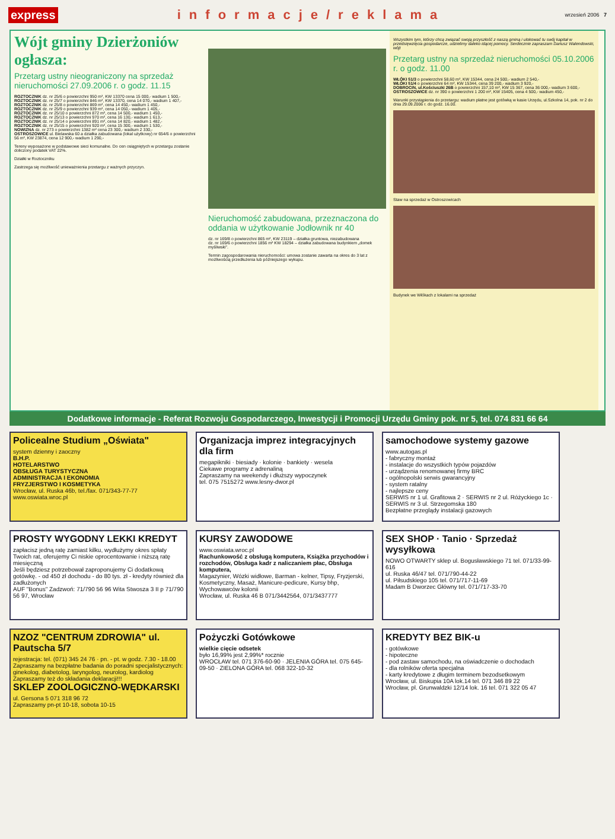express informacje/reklama wrzesień 2006 7
Wójt gminy Dzierżoniów ogłasza:
Przetarg ustny nieograniczony na sprzedaż nieruchomości 27.09.2006 r. o godz. 11.15
ROZTOCZNIK dz. nr 25/6 o powierzchni 950 m², KW 13370 cena 15 000,- wadium 1 500,-
ROZTOCZNIK dz. nr 25/7 o powierzchni 846 m², KW 13370, cena 14 070,- wadium 1 407,-
ROZTOCZNIK dz. nr 25/8 o powierzchni 869 m², cena 14 450,- wadium 1 450,-
ROZTOCZNIK dz. nr 25/9 o powierzchni 939 m², cena 14 050,- wadium 1 405,-
ROZTOCZNIK dz. nr 25/10 o powierzchni 872 m², cena 14 500,- wadium 1 450,-
ROZTOCZNIK dz. nr 25/13 o powierzchni 970 m², cena 16 130,- wadium 1 613,-
ROZTOCZNIK dz. nr 25/14 o powierzchni 891 m², cena 14 820,- wadium 1 482,-
ROZTOCZNIK dz. nr 25/15 o powierzchni 920 m², cena 15 300,- wadium 1 530,-
NOWIZNA dz. nr 273 o powierzchni 1382 m² cena 23 300,- wadium 2 330,-
OSTROSZOWICE ul. Bielawska 60 a działka zabudowana (lokal użytkowy) nr 654/6 o powierzchni 56 m², KW 23874, cena 12 900,- wadium 1 290,-
Tereny wyposażone w podstawowe sieci komunalne. Do cen osiągniętych w przetargu zostanie doliczony podatek VAT 22%.
Działki w Roztoczniku
Zastrzega się możliwość unieważnienia przetargu z ważnych przyczyn.
Nieruchomość zabudowana, przeznaczona do oddania w użytkowanie Jodłownik nr 40
dz. nr 169/8 o powierzchni 865 m², KW 23119 – działka gruntowa, niezabudowana
dz. nr 169/6 o powierzchni 1856 m² KW 18294 – działka zabudowana budynkiem „domek myśliwski".
Termin zagospodarowania nieruchomości: umowa zostanie zawarta na okres do 3 lat z możliwością przedłużenia lub późniejszego wykupu.
Wszystkim tym, którzy chcą związać swoją przyszłość z naszą gminą i ulokować tu swój kapitał w przedsięwzięcia gospodarcze, udzielimy daleko idącej pomocy. Serdecznie zapraszam Dariusz Walendowski, wójt
Przetarg ustny na sprzedaż nieruchomości 05.10.2006 r. o godz. 11.00
WŁÓKI 51/3 o powierzchni 58,60 m², KW 15344, cena 24 500,- wadium 2 540,-
WŁÓKI 51/4 o powierzchni 64 m², KW 15344, cena 39 200,- wadium 3 920,-
DOBROCIN, ul.Kościuszki 26B o powierzchni 157,10 m², KW 15 367, cena 36 000,- wadium 3 600,-
OSTROSZOWICE dz. nr 390 o powierzchni 1 200 m², KW 15405, cena 4 500,- wadium 450,-
Warunki przystąpienia do przetargu: wadium płatne jest gotówką w kasie Urzędu, ul.Szkolna 14, pok. nr 2 do dnia 29.09.2006 r. do godz. 16.00.
Staw na sprzedaż w Ostroszowicach
Budynek we Włókach z lokalami na sprzedaż
Dodatkowe informacje - Referat Rozwoju Gospodarczego, Inwestycji i Promocji Urzędu Gminy pok. nr 5, tel. 074 831 66 64
Policealne Studium „Oświata"
system dzienny i zaoczny
B.H.P.
HOTELARSTWO
OBSŁUGA TURYSTYCZNA
ADMINISTRACJA I EKONOMIA
FRYZJERSTWO I KOSMETYKA
Wrocław, ul. Ruska 46b, tel./fax. 071/343-77-77 www.oswiata.wroc.pl
Organizacja imprez integracyjnych dla firm
megapikniki · biesiady · kolonie · bankiety · wesela
Ciekawe programy z adrenaliną
Zapraszamy na weekendy i dłuższy wypoczynek
tel. 075 7515272 www.lesny-dwor.pl
samochodowe systemy gazowe
www.autogas.pl
- fabryczny montaż
- instalacje do wszystkich typów pojazdów
- urządzenia renomowanej firmy BRC
- ogólnopolski serwis gwarancyjny
- system ratalny
- najlepsze ceny
SERWIS nr 1 ul. Grafitowa 2 · SERWIS nr 2 ul. Różyckiego 1c · SERWIS nr 3 ul. Strzegomska 180
Bezpłatne przeglądy instalacji gazowych
PROSTY WYGODNY LEKKI KREDYT
zapłacisz jedną ratę zamiast kilku, wydłużymy okres spłaty Twoich rat, oferujemy Ci niskie oprocentowanie i niższą ratę miesięczną
Jeśli będziesz potrzebował zaproponujemy Ci dodatkową gotówkę. - od 450 zł dochodu - do 80 tys. zł - kredyty również dla zadłużonych
AUF "Bonus" Zadzwoń: 71/790 56 96 Wita Stwosza 3 II p 71/790 56 97, Wrocław
KURSY ZAWODOWE
www.oswiata.wroc.pl
Rachunkowość z obsługą komputera, Książka przychodów i rozchodów, Obsługa kadr z naliczaniem płac, Obsługa komputera,
Magazynier, Wózki widłowe, Barman - kelner, Tipsy, Fryzjerski, Kosmetyczny, Masaż, Manicure-pedicure, Kursy bhp, Wychowawców kolonii
Wrocław, ul. Ruska 46 B 071/3442564, 071/3437777
SEX SHOP · Tanio · Sprzedaż wysyłkowa
NOWO OTWARTY sklep ul. Bogusławskiego 71 tel. 071/33-99-616
ul. Ruska 46/47 tel. 071/790-44-22
ul. Piłsudskiego 105 tel. 071/717-11-69
Madam B Dworzec Główny tel. 071/717-33-70
NZOZ "CENTRUM ZDROWIA" ul. Pautscha 5/7
rejestracja: tel. (071) 345 24 76 · pn. - pt. w godz. 7.30 - 18.00
Zapraszamy na bezpłatne badania do poradni specjalistycznych: ginekolog, diabetolog, laryngolog, neurolog, kardiolog
Zapraszamy też do składania deklaracji!!!
SKLEP ZOOLOGICZNO-WĘDKARSKI
ul. Gersona 5 071 318 96 72
Zapraszamy pn-pt 10-18, sobota 10-15
Pożyczki Gotówkowe
wielkie cięcie odsetek
było 16,99% jest 2,99%* rocznie
WROCŁAW tel. 071 376-60-90 · JELENIA GÓRA tel. 075 645-09-50 · ZIELONA GÓRA tel. 068 322-10-32
KREDYTY BEZ BIK-u
- gotówkowe
- hipoteczne
- pod zastaw samochodu, na oświadczenie o dochodach
- dla rolników oferta specjalna
- karty kredytowe z długim terminem bezodsetkowym
Wrocław, ul. Biskupia 10A lok.14 tel. 071 346 89 22
Wrocław, pl. Grunwaldzki 12/14 lok. 16 tel. 071 322 05 47